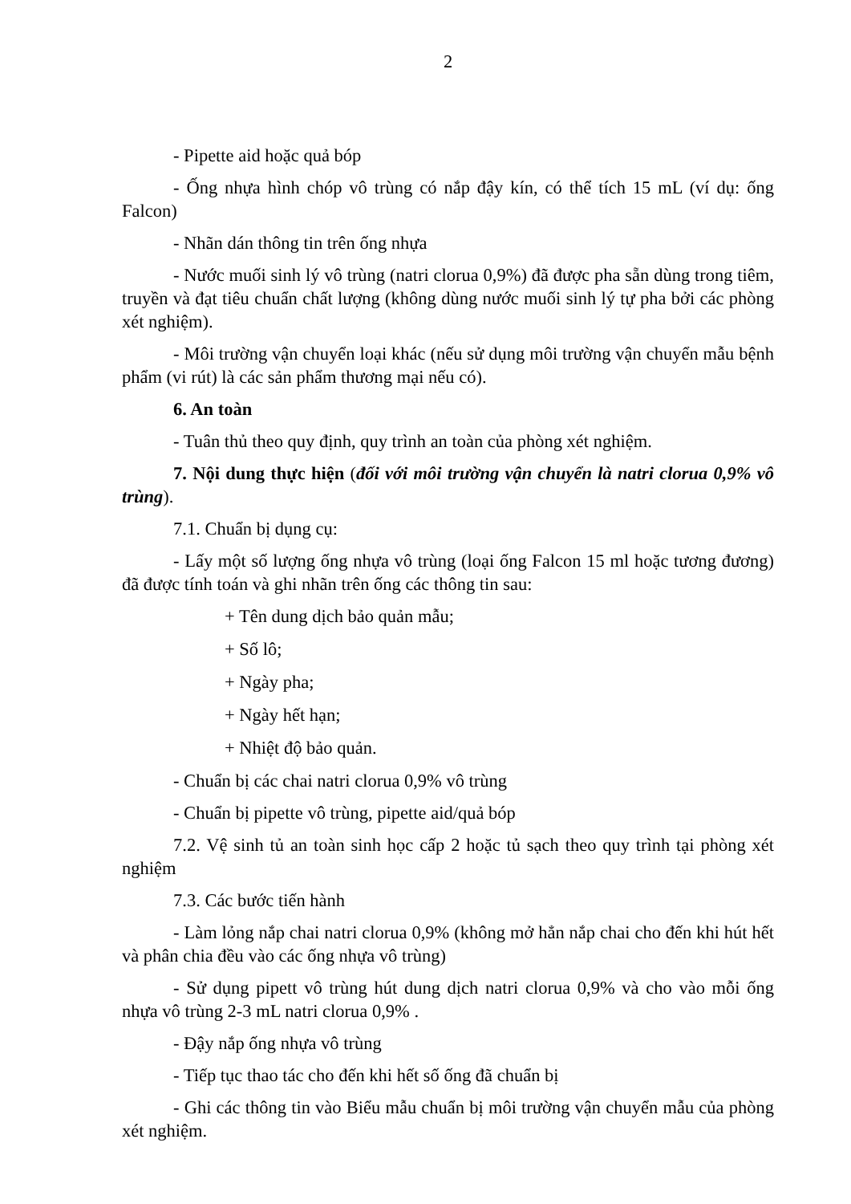2
- Pipette aid hoặc quả bóp
- Ống nhựa hình chóp vô trùng có nắp đậy kín, có thể tích 15 mL (ví dụ: ống Falcon)
- Nhãn dán thông tin trên ống nhựa
- Nước muối sinh lý vô trùng (natri clorua 0,9%) đã được pha sẵn dùng trong tiêm, truyền và đạt tiêu chuẩn chất lượng (không dùng nước muối sinh lý tự pha bởi các phòng xét nghiệm).
- Môi trường vận chuyển loại khác (nếu sử dụng môi trường vận chuyển mẫu bệnh phẩm (vi rút) là các sản phẩm thương mại nếu có).
6. An toàn
- Tuân thủ theo quy định, quy trình an toàn của phòng xét nghiệm.
7. Nội dung thực hiện (đối với môi trường vận chuyển là natri clorua 0,9% vô trùng).
7.1. Chuẩn bị dụng cụ:
- Lấy một số lượng ống nhựa vô trùng (loại ống Falcon 15 ml hoặc tương đương) đã được tính toán và ghi nhãn trên ống các thông tin sau:
+ Tên dung dịch bảo quản mẫu;
+ Số lô;
+ Ngày pha;
+ Ngày hết hạn;
+ Nhiệt độ bảo quản.
- Chuẩn bị các chai natri clorua 0,9% vô trùng
- Chuẩn bị pipette vô trùng, pipette aid/quả bóp
7.2. Vệ sinh tủ an toàn sinh học cấp 2 hoặc tủ sạch theo quy trình tại phòng xét nghiệm
7.3. Các bước tiến hành
- Làm lỏng nắp chai natri clorua 0,9% (không mở hẳn nắp chai cho đến khi hút hết và phân chia đều vào các ống nhựa vô trùng)
- Sử dụng pipett vô trùng hút dung dịch natri clorua 0,9% và cho vào mỗi ống nhựa vô trùng 2-3 mL natri clorua 0,9% .
- Đậy nắp ống nhựa vô trùng
- Tiếp tục thao tác cho đến khi hết số ống đã chuẩn bị
- Ghi các thông tin vào Biểu mẫu chuẩn bị môi trường vận chuyển mẫu của phòng xét nghiệm.